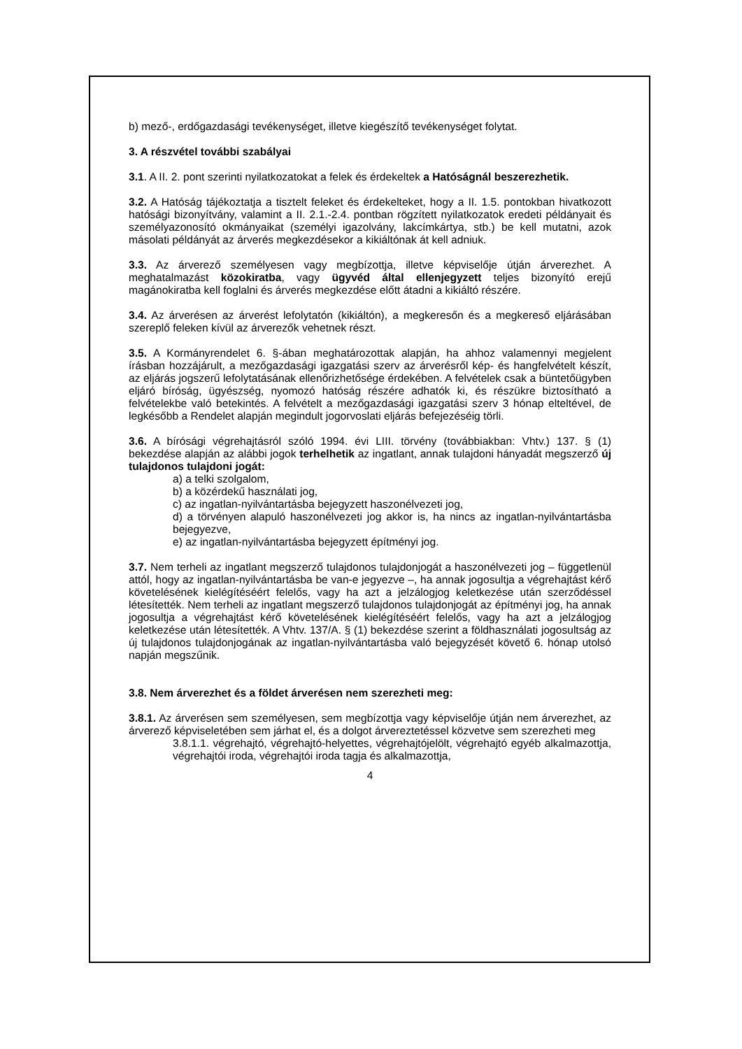b) mező-, erdőgazdasági tevékenységet, illetve kiegészítő tevékenységet folytat.
3. A részvétel további szabályai
3.1. A II. 2. pont szerinti nyilatkozatokat a felek és érdekeltek a Hatóságnál beszerezhetik.
3.2. A Hatóság tájékoztatja a tisztelt feleket és érdekelteket, hogy a II. 1.5. pontokban hivatkozott hatósági bizonyítvány, valamint a II. 2.1.-2.4. pontban rögzített nyilatkozatok eredeti példányait és személyazonosító okmányaikat (személyi igazolvány, lakcímkártya, stb.) be kell mutatni, azok másolati példányát az árverés megkezdésekor a kikiáltónak át kell adniuk.
3.3. Az árverező személyesen vagy megbízottja, illetve képviselője útján árverezhet. A meghatalmazást közokiratba, vagy ügyvéd által ellenjegyzett teljes bizonyító erejű magánokiratba kell foglalni és árverés megkezdése előtt átadni a kikiáltó részére.
3.4. Az árverésen az árverést lefolytatón (kikiáltón), a megkeresőn és a megkereső eljárásában szereplő feleken kívül az árverezők vehetnek részt.
3.5. A Kormányrendelet 6. §-ában meghatározottak alapján, ha ahhoz valamennyi megjelent írásban hozzájárult, a mezőgazdasági igazgatási szerv az árverésről kép- és hangfelvételt készít, az eljárás jogszerű lefolytatásának ellenőrizhetősége érdekében. A felvételek csak a büntetőügyben eljáró bíróság, ügyészség, nyomozó hatóság részére adhatók ki, és részükre biztosítható a felvételekbe való betekintés. A felvételt a mezőgazdasági igazgatási szerv 3 hónap elteltével, de legkésőbb a Rendelet alapján megindult jogorvoslati eljárás befejezéséig törli.
3.6. A bírósági végrehajtásról szóló 1994. évi LIII. törvény (továbbiakban: Vhtv.) 137. § (1) bekezdése alapján az alábbi jogok terhelhetik az ingatlant, annak tulajdoni hányadát megszerző új tulajdonos tulajdoni jogát:
a) a telki szolgalom,
b) a közérdekű használati jog,
c) az ingatlan-nyilvántartásba bejegyzett haszonélvezeti jog,
d) a törvényen alapuló haszonélvezeti jog akkor is, ha nincs az ingatlan-nyilvántartásba bejegyezve,
e) az ingatlan-nyilvántartásba bejegyzett építményi jog.
3.7. Nem terheli az ingatlant megszerző tulajdonos tulajdonjogát a haszonélvezeti jog – függetlenül attól, hogy az ingatlan-nyilvántartásba be van-e jegyezve –, ha annak jogosultja a végrehajtást kérő követelésének kielégítéséért felelős, vagy ha azt a jelzálogjog keletkezése után szerződéssel létesítették. Nem terheli az ingatlant megszerző tulajdonos tulajdonjogát az építményi jog, ha annak jogosultja a végrehajtást kérő követelésének kielégítéséért felelős, vagy ha azt a jelzálogjog keletkezése után létesítették. A Vhtv. 137/A. § (1) bekezdése szerint a földhasználati jogosultság az új tulajdonos tulajdonjogának az ingatlan-nyilvántartásba való bejegyzését követő 6. hónap utolsó napján megszűnik.
3.8. Nem árverezhet és a földet árverésen nem szerezheti meg:
3.8.1. Az árverésen sem személyesen, sem megbízottja vagy képviselője útján nem árverezhet, az árverező képviseletében sem járhat el, és a dolgot árvereztetéssel közvetve sem szerezheti meg
3.8.1.1. végrehajtó, végrehajtó-helyettes, végrehajtójelölt, végrehajtó egyéb alkalmazottja, végrehajtói iroda, végrehajtói iroda tagja és alkalmazottja,
4